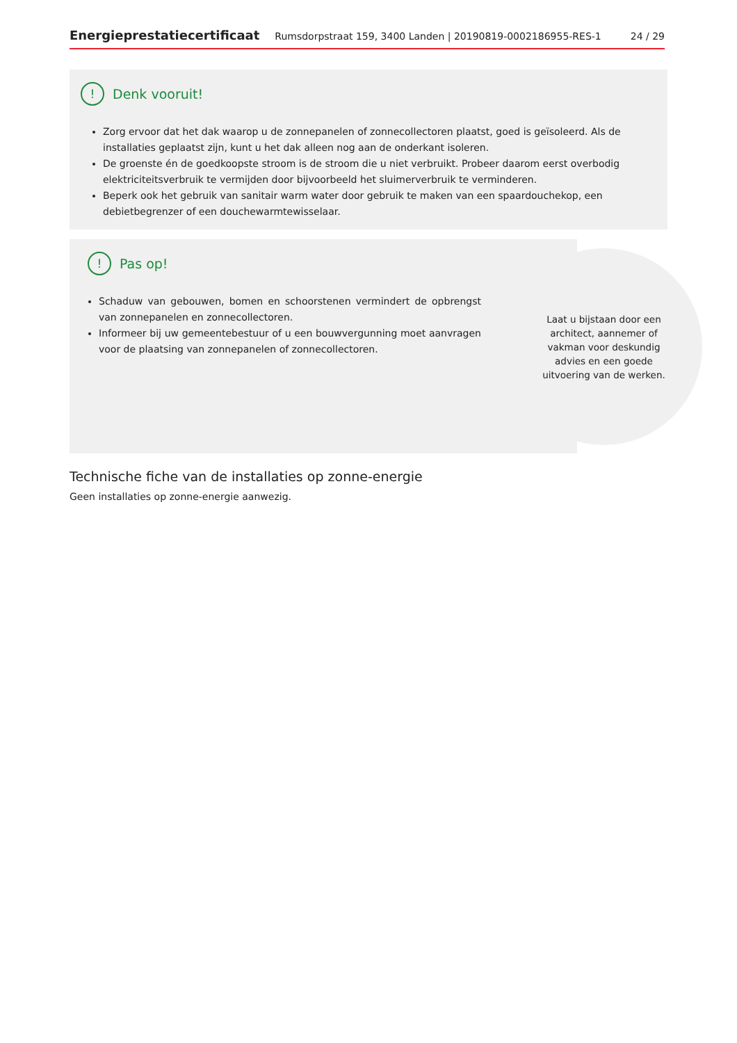Energieprestatiecertificaat Rumsdorpstraat 159, 3400 Landen | 20190819-0002186955-RES-1 24 / 29
! Denk vooruit!
Zorg ervoor dat het dak waarop u de zonnepanelen of zonnecollectoren plaatst, goed is geïsoleerd. Als de installaties geplaatst zijn, kunt u het dak alleen nog aan de onderkant isoleren.
De groenste én de goedkoopste stroom is de stroom die u niet verbruikt. Probeer daarom eerst overbodig elektriciteitsverbruik te vermijden door bijvoorbeeld het sluimerverbruik te verminderen.
Beperk ook het gebruik van sanitair warm water door gebruik te maken van een spaardouchekop, een debietbegrenzer of een douchewarmtewisselaar.
! Pas op!
Schaduw van gebouwen, bomen en schoorstenen vermindert de opbrengst van zonnepanelen en zonnecollectoren.
Informeer bij uw gemeentebestuur of u een bouwvergunning moet aanvragen voor de plaatsing van zonnepanelen of zonnecollectoren.
Laat u bijstaan door een architect, aannemer of vakman voor deskundig advies en een goede uitvoering van de werken.
Technische fiche van de installaties op zonne-energie
Geen installaties op zonne-energie aanwezig.